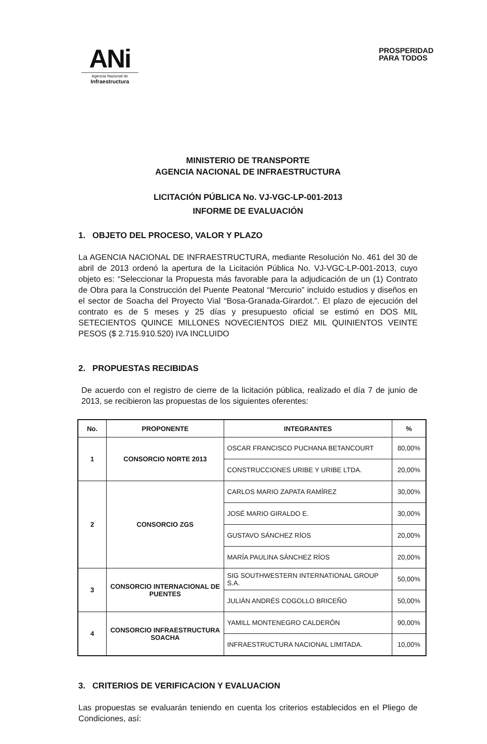ANi
Agencia Nacional de
Infraestructura
PROSPERIDAD
PARA TODOS
MINISTERIO DE TRANSPORTE
AGENCIA NACIONAL DE INFRAESTRUCTURA
LICITACIÓN PÚBLICA No. VJ-VGC-LP-001-2013
INFORME DE EVALUACIÓN
1. OBJETO DEL PROCESO, VALOR Y PLAZO
La AGENCIA NACIONAL DE INFRAESTRUCTURA, mediante Resolución No. 461 del 30 de abril de 2013 ordenó la apertura de la Licitación Pública No. VJ-VGC-LP-001-2013, cuyo objeto es: “Seleccionar la Propuesta más favorable para la adjudicación de un (1) Contrato de Obra para la Construcción del Puente Peatonal “Mercurio” incluido estudios y diseños en el sector de Soacha del Proyecto Vial “Bosa-Granada-Girardot.”. El plazo de ejecución del contrato es de 5 meses y 25 días y presupuesto oficial se estimó en DOS MIL SETECIENTOS QUINCE MILLONES NOVECIENTOS DIEZ MIL QUINIENTOS VEINTE PESOS ($ 2.715.910.520) IVA INCLUIDO
2. PROPUESTAS RECIBIDAS
De acuerdo con el registro de cierre de la licitación pública, realizado el día 7 de junio de 2013, se recibieron las propuestas de los siguientes oferentes:
| No. | PROPONENTE | INTEGRANTES | % |
| --- | --- | --- | --- |
| 1 | CONSORCIO NORTE 2013 | OSCAR FRANCISCO PUCHANA BETANCOURT | 80,00% |
| | | CONSTRUCCIONES URIBE Y URIBE LTDA. | 20,00% |
| 2 | CONSORCIO ZGS | CARLOS MARIO ZAPATA RAMÍREZ | 30,00% |
| | | JOSÉ MARIO GIRALDO E. | 30,00% |
| | | GUSTAVO SÁNCHEZ RÍOS | 20,00% |
| | | MARÍA PAULINA SÁNCHEZ RÍOS | 20,00% |
| 3 | CONSORCIO INTERNACIONAL DE PUENTES | SIG SOUTHWESTERN INTERNATIONAL GROUP S.A. | 50,00% |
| | | JULIÁN ANDRÉS COGOLLO BRICEÑO | 50,00% |
| 4 | CONSORCIO INFRAESTRUCTURA SOACHA | YAMILL MONTENEGRO CALDERÓN | 90,00% |
| | | INFRAESTRUCTURA NACIONAL LIMITADA. | 10,00% |
3. CRITERIOS DE VERIFICACION Y EVALUACION
Las propuestas se evaluarán teniendo en cuenta los criterios establecidos en el Pliego de Condiciones, así: